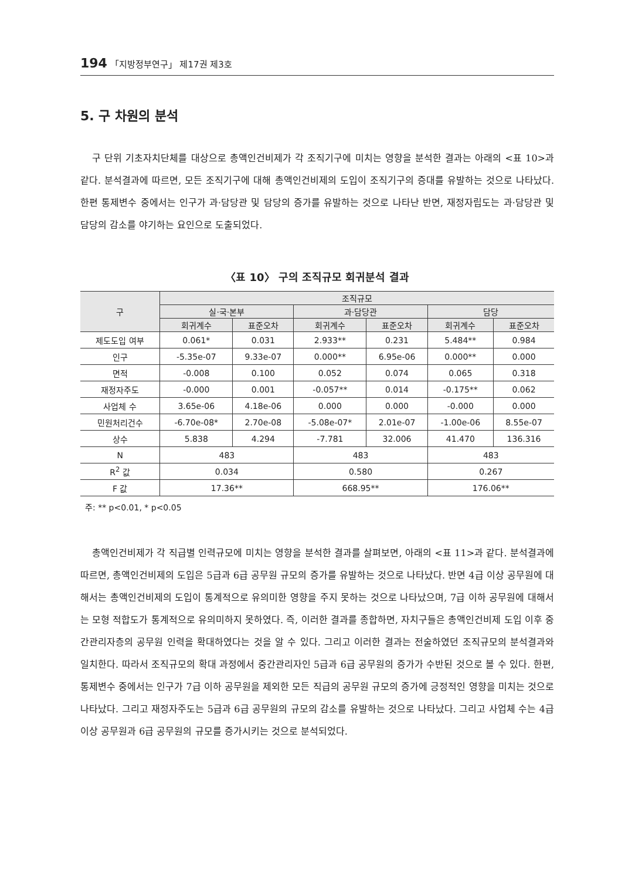194 「지방정부연구」 제17권 제3호
5. 구 차원의 분석
구 단위 기초자치단체를 대상으로 총액인건비제가 각 조직기구에 미치는 영향을 분석한 결과는 아래의 <표 10>과 같다. 분석결과에 따르면, 모든 조직기구에 대해 총액인건비제의 도입이 조직기구의 증대를 유발하는 것으로 나타났다. 한편 통제변수 중에서는 인구가 과·담당관 및 담당의 증가를 유발하는 것으로 나타난 반면, 재정자립도는 과·담당관 및 담당의 감소를 야기하는 요인으로 도출되었다.
〈표 10〉 구의 조직규모 회귀분석 결과
| 구 | 조직규모 | | | | | |
| --- | --- | --- | --- | --- | --- | --- |
| | 실·국·본부 | | 과·담당관 | | 담당 | |
| | 회귀계수 | 표준오차 | 회귀계수 | 표준오차 | 회귀계수 | 표준오차 |
| 제도도입 여부 | 0.061* | 0.031 | 2.933** | 0.231 | 5.484** | 0.984 |
| 인구 | -5.35e-07 | 9.33e-07 | 0.000** | 6.95e-06 | 0.000** | 0.000 |
| 면적 | -0.008 | 0.100 | 0.052 | 0.074 | 0.065 | 0.318 |
| 재정자주도 | -0.000 | 0.001 | -0.057** | 0.014 | -0.175** | 0.062 |
| 사업체 수 | 3.65e-06 | 4.18e-06 | 0.000 | 0.000 | -0.000 | 0.000 |
| 민원처리건수 | -6.70e-08* | 2.70e-08 | -5.08e-07* | 2.01e-07 | -1.00e-06 | 8.55e-07 |
| 상수 | 5.838 | 4.294 | -7.781 | 32.006 | 41.470 | 136.316 |
| N | 483 | | 483 | | 483 | |
| R<sup>2</sup> 값 | 0.034 | | 0.580 | | 0.267 | |
| F 값 | 17.36** | | 668.95** | | 176.06** | |
주: ** p<0.01, * p<0.05
총액인건비제가 각 직급별 인력규모에 미치는 영향을 분석한 결과를 살펴보면, 아래의 <표 11>과 같다. 분석결과에 따르면, 총액인건비제의 도입은 5급과 6급 공무원 규모의 증가를 유발하는 것으로 나타났다. 반면 4급 이상 공무원에 대해서는 총액인건비제의 도입이 통계적으로 유의미한 영향을 주지 못하는 것으로 나타났으며, 7급 이하 공무원에 대해서는 모형 적합도가 통계적으로 유의미하지 못하였다. 즉, 이러한 결과를 종합하면, 자치구들은 총액인건비제 도입 이후 중간관리자층의 공무원 인력을 확대하였다는 것을 알 수 있다. 그리고 이러한 결과는 전술하였던 조직규모의 분석결과와 일치한다. 따라서 조직규모의 확대 과정에서 중간관리자인 5급과 6급 공무원의 증가가 수반된 것으로 볼 수 있다. 한편, 통제변수 중에서는 인구가 7급 이하 공무원을 제외한 모든 직급의 공무원 규모의 증가에 긍정적인 영향을 미치는 것으로 나타났다. 그리고 재정자주도는 5급과 6급 공무원의 규모의 감소를 유발하는 것으로 나타났다. 그리고 사업체 수는 4급 이상 공무원과 6급 공무원의 규모를 증가시키는 것으로 분석되었다.